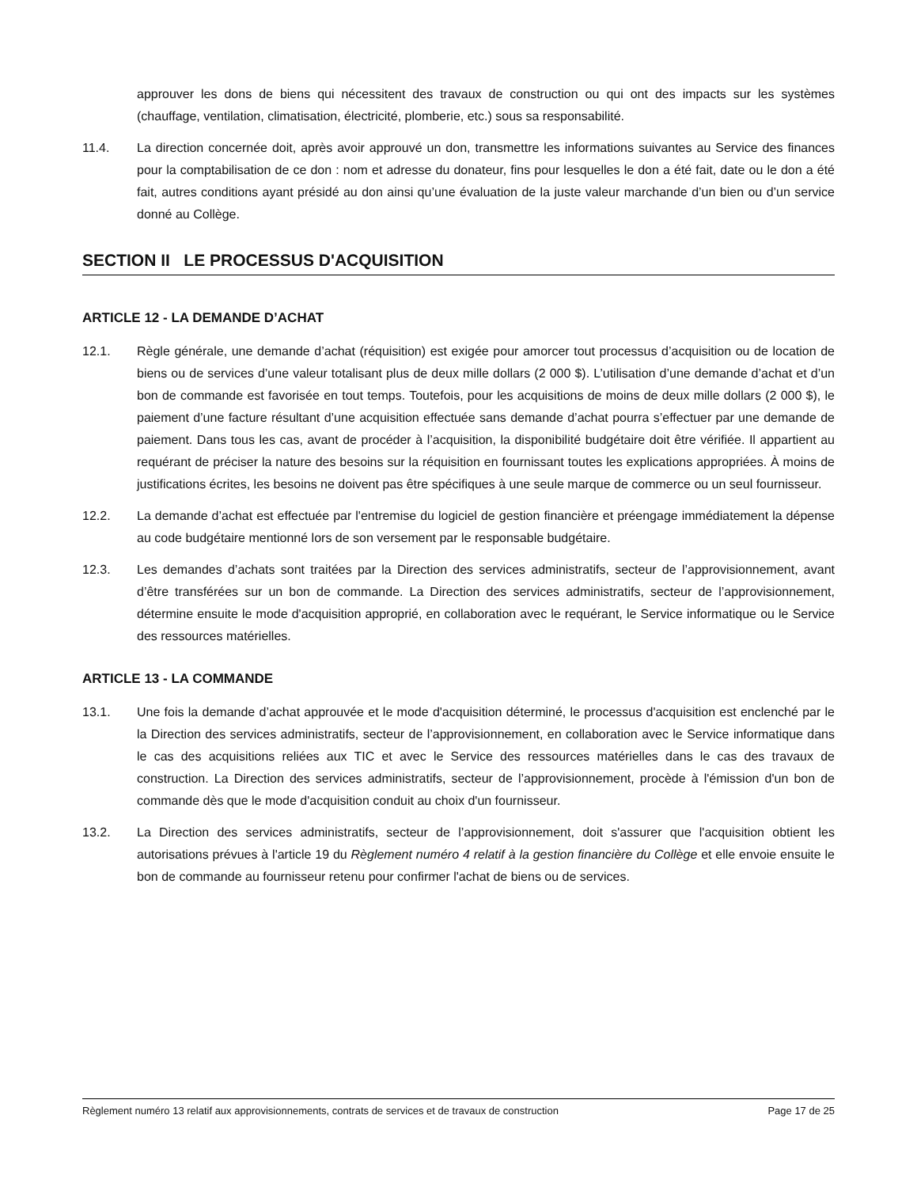approuver les dons de biens qui nécessitent des travaux de construction ou qui ont des impacts sur les systèmes (chauffage, ventilation, climatisation, électricité, plomberie, etc.) sous sa responsabilité.
11.4. La direction concernée doit, après avoir approuvé un don, transmettre les informations suivantes au Service des finances pour la comptabilisation de ce don : nom et adresse du donateur, fins pour lesquelles le don a été fait, date ou le don a été fait, autres conditions ayant présidé au don ainsi qu’une évaluation de la juste valeur marchande d’un bien ou d’un service donné au Collège.
SECTION II LE PROCESSUS D'ACQUISITION
ARTICLE 12 - LA DEMANDE D’ACHAT
12.1. Règle générale, une demande d’achat (réquisition) est exigée pour amorcer tout processus d’acquisition ou de location de biens ou de services d’une valeur totalisant plus de deux mille dollars (2 000 $). L’utilisation d’une demande d’achat et d’un bon de commande est favorisée en tout temps. Toutefois, pour les acquisitions de moins de deux mille dollars (2 000 $), le paiement d’une facture résultant d’une acquisition effectuée sans demande d’achat pourra s’effectuer par une demande de paiement. Dans tous les cas, avant de procéder à l’acquisition, la disponibilité budgétaire doit être vérifiée. Il appartient au requérant de préciser la nature des besoins sur la réquisition en fournissant toutes les explications appropriées. À moins de justifications écrites, les besoins ne doivent pas être spécifiques à une seule marque de commerce ou un seul fournisseur.
12.2. La demande d’achat est effectuée par l'entremise du logiciel de gestion financière et préengage immédiatement la dépense au code budgétaire mentionné lors de son versement par le responsable budgétaire.
12.3. Les demandes d’achats sont traitées par la Direction des services administratifs, secteur de l’approvisionnement, avant d’être transférées sur un bon de commande. La Direction des services administratifs, secteur de l’approvisionnement, détermine ensuite le mode d'acquisition approprié, en collaboration avec le requérant, le Service informatique ou le Service des ressources matérielles.
ARTICLE 13 - LA COMMANDE
13.1. Une fois la demande d’achat approuvée et le mode d'acquisition déterminé, le processus d'acquisition est enclenché par le la Direction des services administratifs, secteur de l’approvisionnement, en collaboration avec le Service informatique dans le cas des acquisitions reliées aux TIC et avec le Service des ressources matérielles dans le cas des travaux de construction. La Direction des services administratifs, secteur de l’approvisionnement, procède à l'émission d'un bon de commande dès que le mode d'acquisition conduit au choix d'un fournisseur.
13.2. La Direction des services administratifs, secteur de l’approvisionnement, doit s'assurer que l'acquisition obtient les autorisations prévues à l'article 19 du Règlement numéro 4 relatif à la gestion financière du Collège et elle envoie ensuite le bon de commande au fournisseur retenu pour confirmer l'achat de biens ou de services.
Règlement numéro 13 relatif aux approvisionnements, contrats de services et de travaux de construction Page 17 de 25